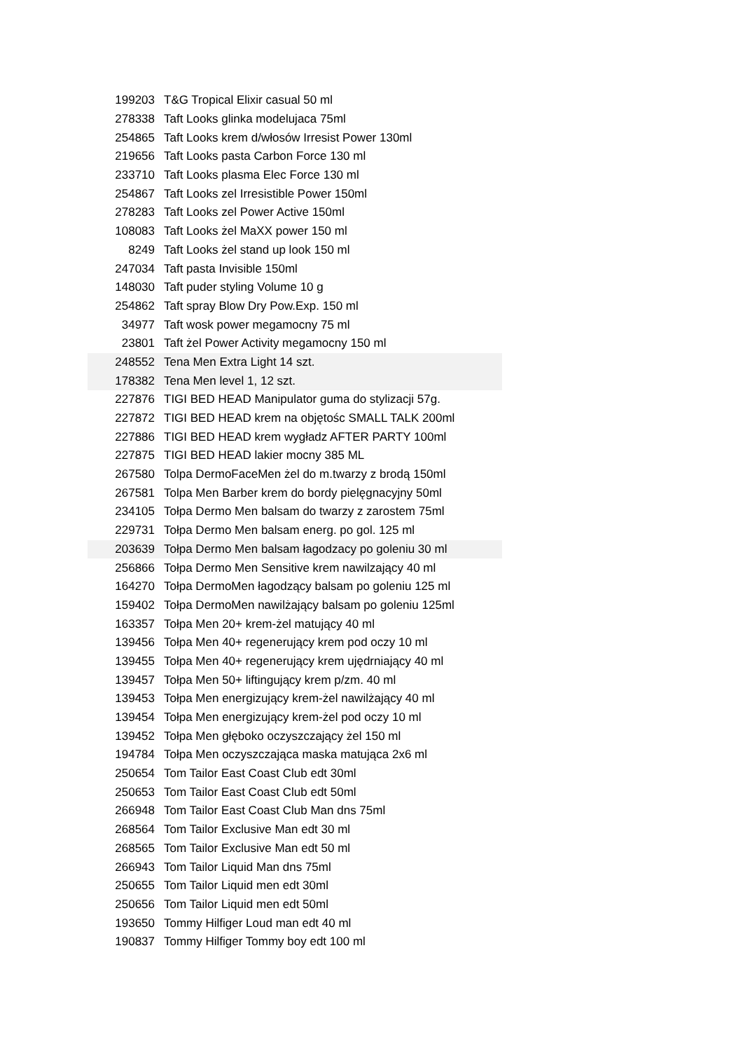| 199203 | T&G Tropical Elixir casual 50 ml |
| 278338 | Taft Looks glinka modelujaca 75ml |
| 254865 | Taft Looks krem d/włosów Irresist Power 130ml |
| 219656 | Taft Looks pasta Carbon Force 130 ml |
| 233710 | Taft Looks plasma Elec Force 130 ml |
| 254867 | Taft Looks zel Irresistible Power 150ml |
| 278283 | Taft Looks zel Power Active 150ml |
| 108083 | Taft Looks żel MaXX power 150 ml |
| 8249 | Taft Looks żel stand up look 150 ml |
| 247034 | Taft pasta Invisible 150ml |
| 148030 | Taft puder styling Volume 10 g |
| 254862 | Taft spray Blow Dry Pow.Exp. 150 ml |
| 34977 | Taft wosk power megamocny 75 ml |
| 23801 | Taft żel Power Activity megamocny 150 ml |
| 248552 | Tena Men Extra Light 14 szt. |
| 178382 | Tena Men level 1, 12 szt. |
| 227876 | TIGI BED HEAD Manipulator guma do stylizacji 57g. |
| 227872 | TIGI BED HEAD krem na objętośc SMALL TALK 200ml |
| 227886 | TIGI BED HEAD krem wygładz AFTER PARTY 100ml |
| 227875 | TIGI BED HEAD lakier mocny 385 ML |
| 267580 | Tolpa DermoFaceMen żel do m.twarzy z brodą 150ml |
| 267581 | Tolpa Men Barber krem do bordy pielęgnacyjny 50ml |
| 234105 | Tołpa Dermo Men balsam do twarzy z zarostem 75ml |
| 229731 | Tołpa Dermo Men balsam energ. po gol. 125 ml |
| 203639 | Tołpa Dermo Men balsam łagodzacy po goleniu 30 ml |
| 256866 | Tołpa Dermo Men Sensitive krem nawilzający 40 ml |
| 164270 | Tołpa DermoMen łagodzący balsam po goleniu 125 ml |
| 159402 | Tołpa DermoMen nawilżający balsam po goleniu 125ml |
| 163357 | Tołpa Men 20+ krem-żel matujący 40 ml |
| 139456 | Tołpa Men 40+ regenerujący krem pod oczy 10 ml |
| 139455 | Tołpa Men 40+ regenerujący krem ujędrniający 40 ml |
| 139457 | Tołpa Men 50+ liftingujący krem p/zm. 40 ml |
| 139453 | Tołpa Men energizujący krem-żel nawilżający 40 ml |
| 139454 | Tołpa Men energizujący krem-żel pod oczy 10 ml |
| 139452 | Tołpa Men głęboko oczyszczający żel 150 ml |
| 194784 | Tołpa Men oczyszczająca maska matująca 2x6 ml |
| 250654 | Tom Tailor East Coast Club edt 30ml |
| 250653 | Tom Tailor East Coast Club edt 50ml |
| 266948 | Tom Tailor East Coast Club Man dns 75ml |
| 268564 | Tom Tailor Exclusive Man edt 30 ml |
| 268565 | Tom Tailor Exclusive Man edt 50 ml |
| 266943 | Tom Tailor Liquid Man dns 75ml |
| 250655 | Tom Tailor Liquid men edt 30ml |
| 250656 | Tom Tailor Liquid men edt 50ml |
| 193650 | Tommy Hilfiger Loud man edt 40 ml |
| 190837 | Tommy Hilfiger Tommy boy edt 100 ml |